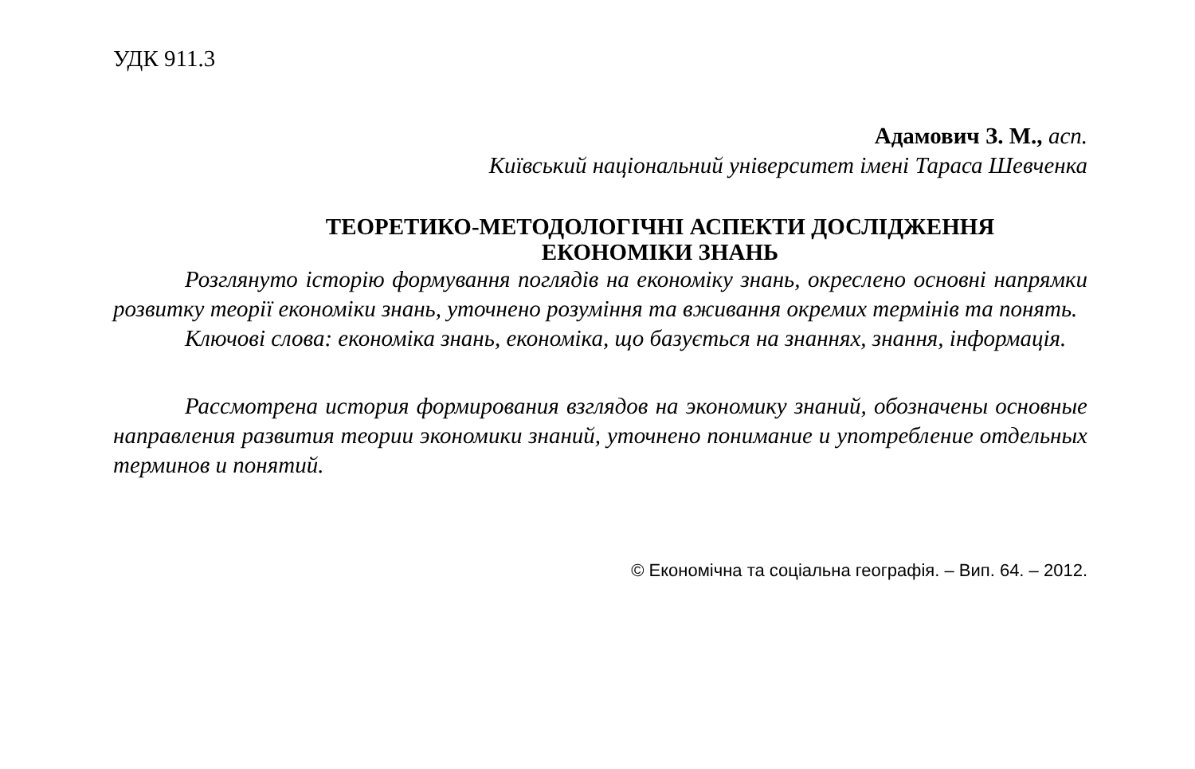УДК 911.3
Адамович З. М., асп.
Київський національний університет імені Тараса Шевченка
ТЕОРЕТИКО-МЕТОДОЛОГІЧНІ АСПЕКТИ ДОСЛІДЖЕННЯ
ЕКОНОМІКИ ЗНАНЬ
Розглянуто історію формування поглядів на економіку знань, окреслено основні напрямки розвитку теорії економіки знань, уточнено розуміння та вживання окремих термінів та понять.
Ключові слова: економіка знань, економіка, що базується на знаннях, знання, інформація.
Рассмотрена история формирования взглядов на экономику знаний, обозначены основные направления развития теории экономики знаний, уточнено понимание и употребление отдельных терминов и понятий.
© Економічна та соціальна географія. – Вип. 64. – 2012.